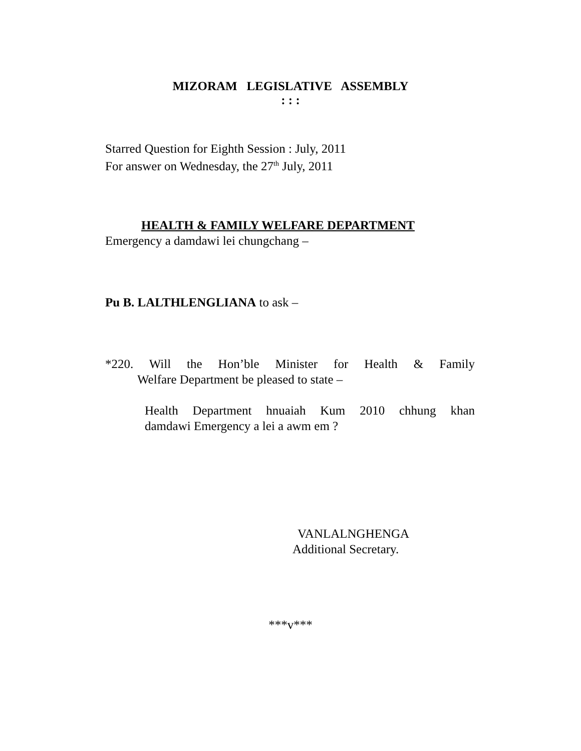MIZORAM LEGISLATIVE ASSEMBLY
: : :
Starred Question for Eighth Session : July, 2011
For answer on Wednesday, the 27<sup>th</sup> July, 2011
HEALTH & FAMILY WELFARE DEPARTMENT
Emergency a damdawi lei chungchang –
Pu B. LALTHLENGLIANA to ask –
*220. Will the Hon’ble Minister for Health & Family
Welfare Department be pleased to state –
Health Department hnuaiah Kum 2010 chhung khan
damdawi Emergency a lei a awm em ?
VANLALNGHENGA
Additional Secretary.
***v***